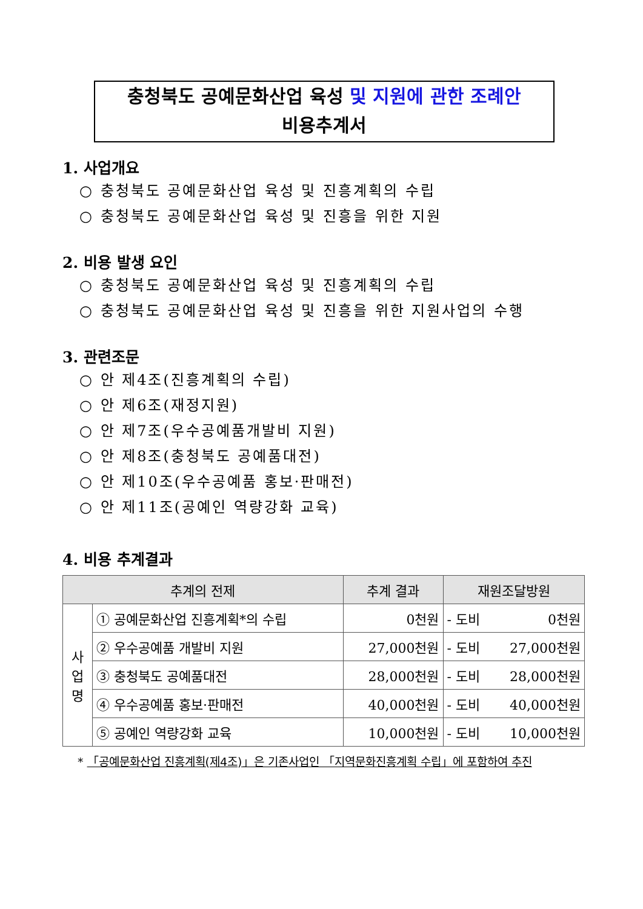충청북도 공예문화산업 육성 및 지원에 관한 조례안
비용추계서
1. 사업개요
○ 충청북도 공예문화산업 육성 및 진흥계획의 수립
○ 충청북도 공예문화산업 육성 및 진흥을 위한 지원
2. 비용 발생 요인
○ 충청북도 공예문화산업 육성 및 진흥계획의 수립
○ 충청북도 공예문화산업 육성 및 진흥을 위한 지원사업의 수행
3. 관련조문
○ 안 제4조(진흥계획의 수립)
○ 안 제6조(재정지원)
○ 안 제7조(우수공예품개발비 지원)
○ 안 제8조(충청북도 공예품대전)
○ 안 제10조(우수공예품 홍보·판매전)
○ 안 제11조(공예인 역량강화 교육)
4. 비용 추계결과
| 추계의 전제 | | 추계 결과 | 재원조달방원 |
| --- | --- | --- | --- |
| 사 업 명 | ① 공예문화산업 진흥계획*의 수립 | 0천원 | - 도비 0천원 |
| | ② 우수공예품 개발비 지원 | 27,000천원 | - 도비 27,000천원 |
| | ③ 충청북도 공예품대전 | 28,000천원 | - 도비 28,000천원 |
| | ④ 우수공예품 홍보·판매전 | 40,000천원 | - 도비 40,000천원 |
| | ⑤ 공예인 역량강화 교육 | 10,000천원 | - 도비 10,000천원 |
* 「공예문화산업 진흥계획(제4조)」은 기존사업인 「지역문화진흥계획 수립」에 포함하여 추진